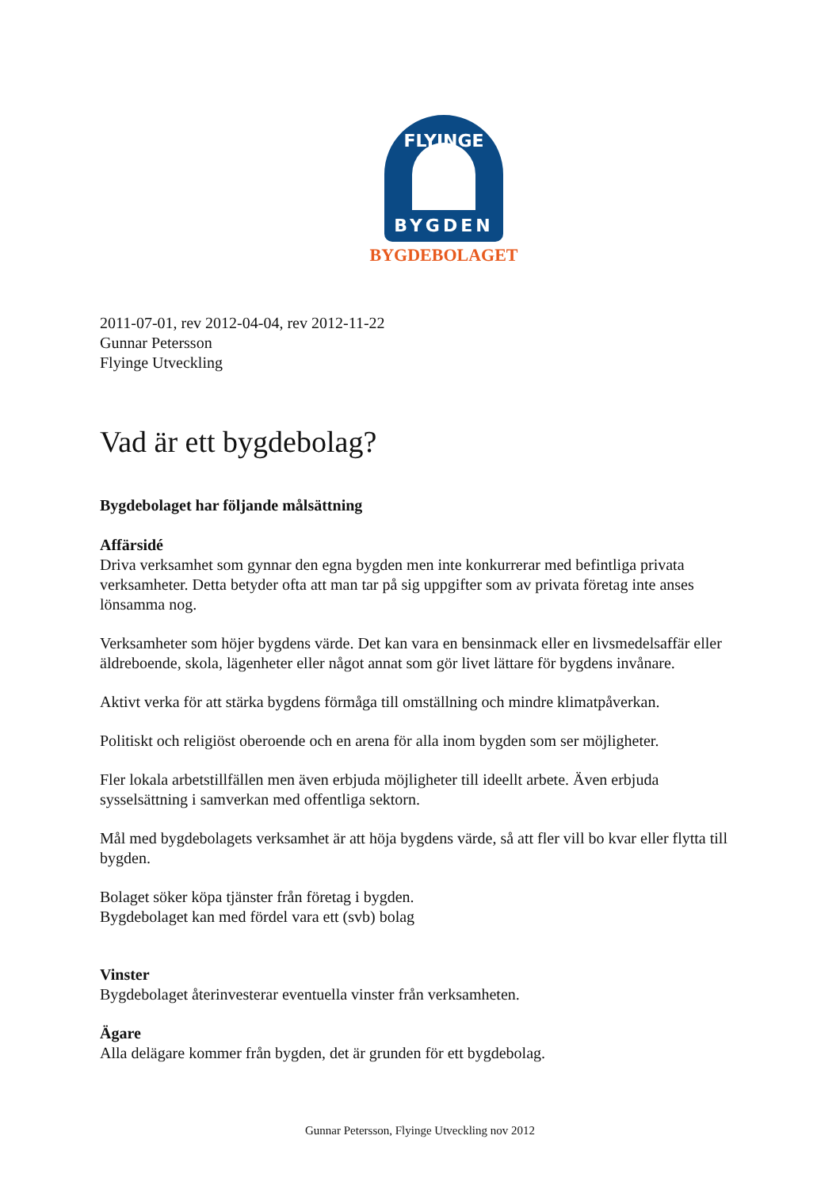FLYINGE
BYGDEN
BYGDEBOLAGET
2011-07-01, rev 2012-04-04, rev 2012-11-22
Gunnar Petersson
Flyinge Utveckling
Vad är ett bygdebolag?
Bygdebolaget har följande målsättning
Affärsidé
Driva verksamhet som gynnar den egna bygden men inte konkurrerar med befintliga privata verksamheter. Detta betyder ofta att man tar på sig uppgifter som av privata företag inte anses lönsamma nog.
Verksamheter som höjer bygdens värde. Det kan vara en bensinmack eller en livsmedelsaffär eller äldreboende, skola, lägenheter eller något annat som gör livet lättare för bygdens invånare.
Aktivt verka för att stärka bygdens förmåga till omställning och mindre klimatpåverkan.
Politiskt och religiöst oberoende och en arena för alla inom bygden som ser möjligheter.
Fler lokala arbetstillfällen men även erbjuda möjligheter till ideellt arbete. Även erbjuda sysselsättning i samverkan med offentliga sektorn.
Mål med bygdebolagets verksamhet är att höja bygdens värde, så att fler vill bo kvar eller flytta till bygden.
Bolaget söker köpa tjänster från företag i bygden.
Bygdebolaget kan med fördel vara ett (svb) bolag
Vinster
Bygdebolaget återinvesterar eventuella vinster från verksamheten.
Ägare
Alla delägare kommer från bygden, det är grunden för ett bygdebolag.
Gunnar Petersson, Flyinge Utveckling nov 2012